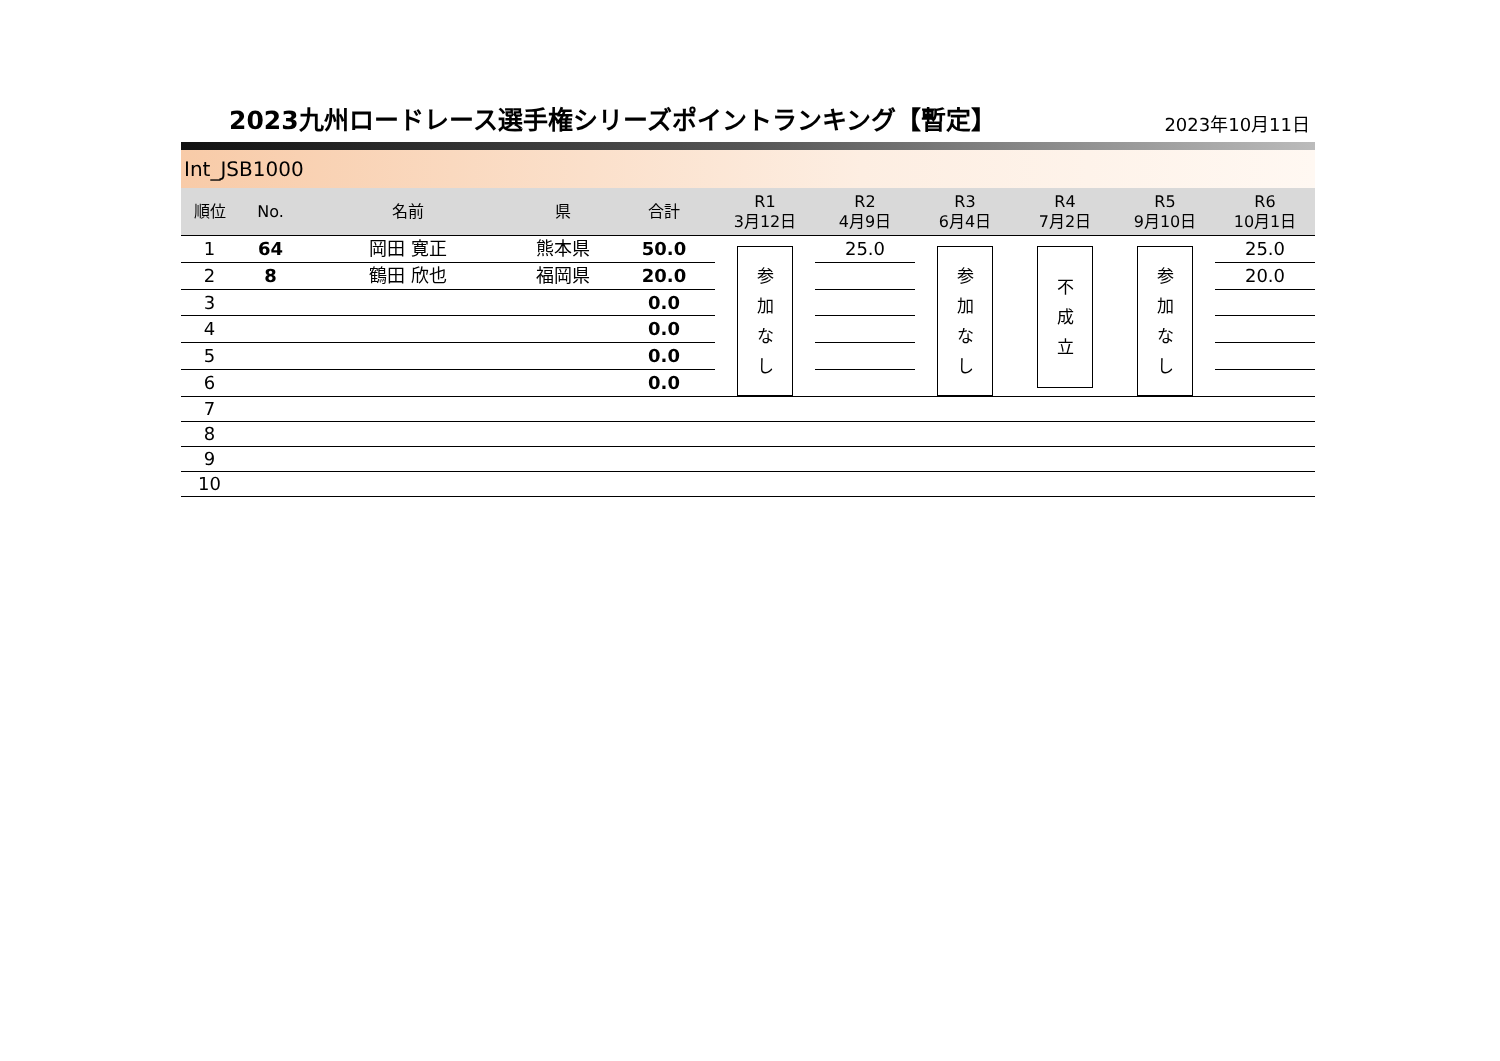2023九州ロードレース選手権シリーズポイントランキング【暫定】
2023年10月11日
Int_JSB1000
| 順位 | No. | 名前 | 県 | 合計 | R1 3月12日 | R2 4月9日 | R3 6月4日 | R4 7月2日 | R5 9月10日 | R6 10月1日 |
| --- | --- | --- | --- | --- | --- | --- | --- | --- | --- | --- |
| 1 | 64 | 岡田 寛正 | 熊本県 | 50.0 | 参 加 な し | 25.0 | 参 加 な し | 不 成 立 | 参 加 な し | 25.0 |
| 2 | 8 | 鶴田 欣也 | 福岡県 | 20.0 | | | | | | 20.0 |
| 3 | | | | 0.0 | | | | | | |
| 4 | | | | 0.0 | | | | | | |
| 5 | | | | 0.0 | | | | | | |
| 6 | | | | 0.0 | | | | | | |
| 7 | | | | | | | | | | |
| 8 | | | | | | | | | | |
| 9 | | | | | | | | | | |
| 10 | | | | | | | | | | |